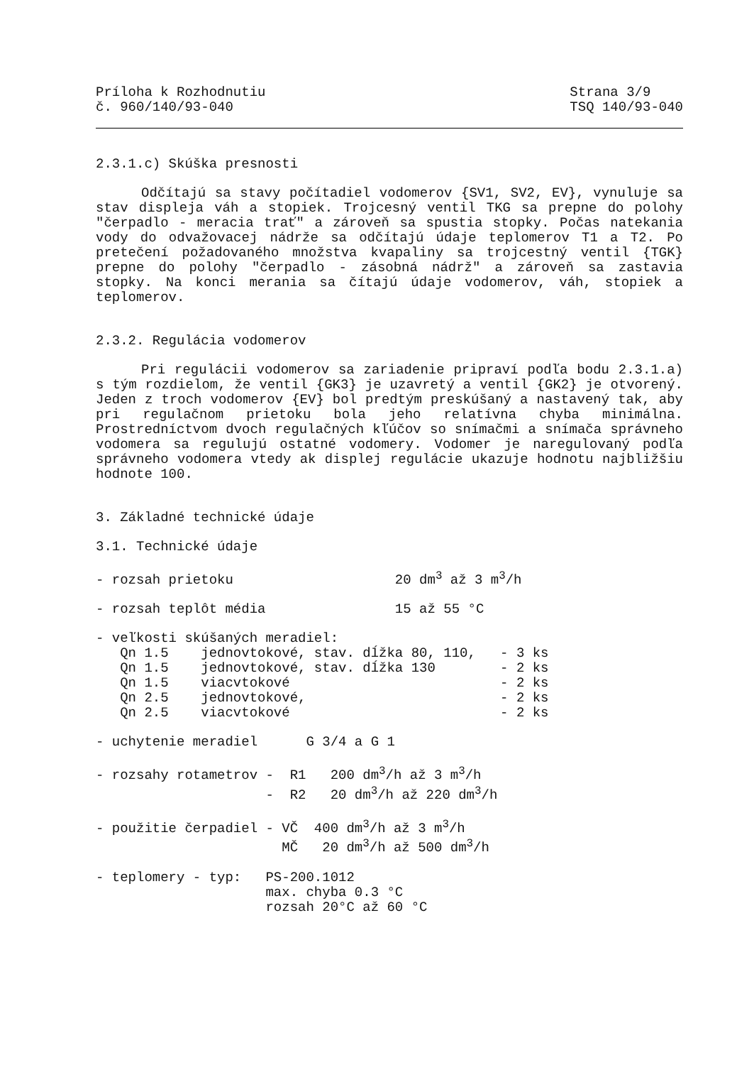Príloha k Rozhodnutiu
č. 960/140/93-040
Strana 3/9
TSQ 140/93-040
2.3.1.c) Skúška presnosti
Odčítajú sa stavy počítadiel vodomerov {SV1, SV2, EV}, vynuluje sa stav displeja váh a stopiek. Trojcesný ventil TKG sa prepne do polohy "čerpadlo - meracia trať" a zároveň sa spustia stopky. Počas natekania vody do odvažovacej nádrže sa odčítajú údaje teplomerov T1 a T2. Po pretečení požadovaného množstva kvapaliny sa trojcestný ventil {TGK} prepne do polohy "čerpadlo - zásobná nádrž" a zároveň sa zastavia stopky. Na konci merania sa čítajú údaje vodomerov, váh, stopiek a teplomerov.
2.3.2. Regulácia vodomerov
Pri regulácii vodomerov sa zariadenie pripraví podľa bodu 2.3.1.a) s tým rozdielom, že ventil {GK3} je uzavretý a ventil {GK2} je otvorený. Jeden z troch vodomerov {EV} bol predtým preskúšaný a nastavený tak, aby pri regulačnom prietoku bola jeho relatívna chyba minimálna. Prostredníctvom dvoch regulačných kľúčov so snímačmi a snímača správneho vodomera sa regulujú ostatné vodomery. Vodomer je naregulovaný podľa správneho vodomera vtedy ak displej regulácie ukazuje hodnotu najbližšiu hodnote 100.
3. Základné technické údaje
3.1. Technické údaje
- rozsah prietoku                    20 dm3 až 3 m3/h
- rozsah teplôt média                15 až 55 °C
- veľkosti skúšaných meradiel:
   Qn 1.5    jednovtokové, stav. dĺžka 80, 110,   - 3 ks
   Qn 1.5    jednovtokové, stav. dĺžka 130        - 2 ks
   Qn 1.5    viacvtokové                          - 2 ks
   Qn 2.5    jednovtokové,                        - 2 ks
   Qn 2.5    viacvtokové                          - 2 ks
- uchytenie meradiel      G 3/4 a G 1
- rozsahy rotametrov -  R1   200 dm3/h až 3 m3/h
                     -  R2   20 dm3/h až 220 dm3/h
- použitie čerpadiel - VČ  400 dm3/h až 3 m3/h
                       MČ   20 dm3/h až 500 dm3/h
- teplomery - typ:   PS-200.1012
                     max. chyba 0.3 °C
                     rozsah 20°C až 60 °C